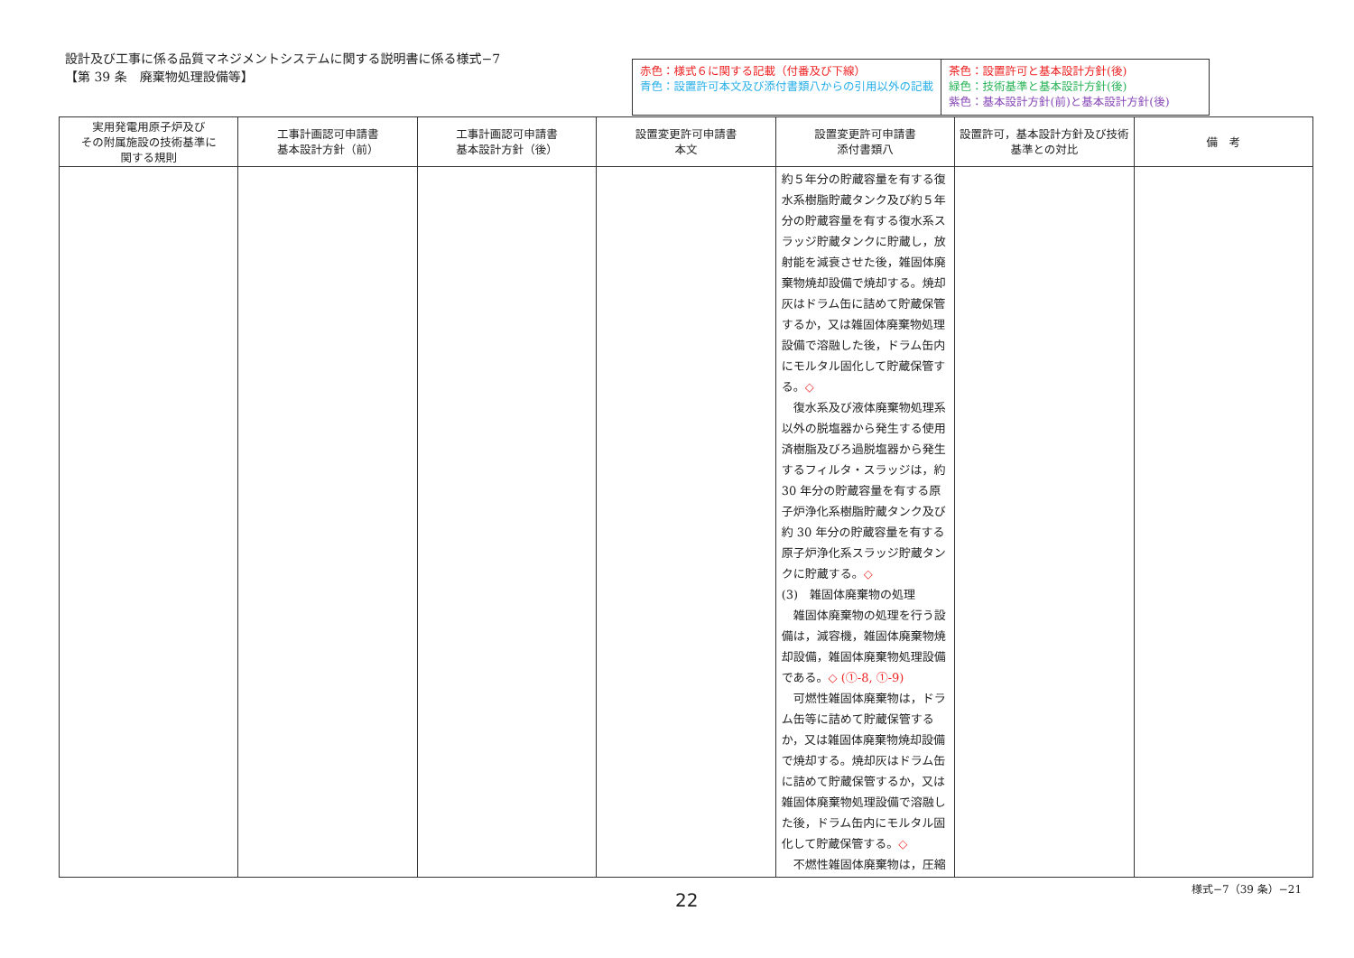設計及び工事に係る品質マネジメントシステムに関する説明書に係る様式−7
【第 39 条　廃棄物処理設備等】
赤色：様式６に関する記載（付番及び下線）
青色：設置許可本文及び添付書類八からの引用以外の記載
茶色：設置許可と基本設計方針(後)
緑色：技術基準と基本設計方針(後)
紫色：基本設計方針(前)と基本設計方針(後)
| 実用発電用原子炉及び その附属施設の技術基準に 関する規則 | 工事計画認可申請書 基本設計方針（前） | 工事計画認可申請書 基本設計方針（後） | 設置変更許可申請書 本文 | 設置変更許可申請書 添付書類八 | 設置許可，基本設計方針及び技術基準との対比 | 備 考 |
| --- | --- | --- | --- | --- | --- | --- |
| | | | | 約５年分の貯蔵容量を有する復水系樹脂貯蔵タンク及び約５年分の貯蔵容量を有する復水系スラッジ貯蔵タンクに貯蔵し，放射能を減衰させた後，雑固体廃棄物焼却設備で焼却する。焼却灰はドラム缶に詰めて貯蔵保管するか，又は雑固体廃棄物処理設備で溶融した後，ドラム缶内にモルタル固化して貯蔵保管する。 ◇ 復水系及び液体廃棄物処理系以外の脱塩器から発生する使用済樹脂及びろ過脱塩器から発生するフィルタ・スラッジは，約 30 年分の貯蔵容量を有する原子炉浄化系樹脂貯蔵タンク及び約 30 年分の貯蔵容量を有する原子炉浄化系スラッジ貯蔵タンクに貯蔵する。 ◇ (3) 雑固体廃棄物の処理 雑固体廃棄物の処理を行う設備は，減容機，雑固体廃棄物焼却設備，雑固体廃棄物処理設備である。 ◇ (①-8, ①-9) 可燃性雑固体廃棄物は，ドラム缶等に詰めて貯蔵保管するか，又は雑固体廃棄物焼却設備で焼却する。焼却灰はドラム缶に詰めて貯蔵保管するか，又は雑固体廃棄物処理設備で溶融した後，ドラム缶内にモルタル固化して貯蔵保管する。 ◇ 不燃性雑固体廃棄物は，圧縮 | | |
様式−7（39 条）−21
22